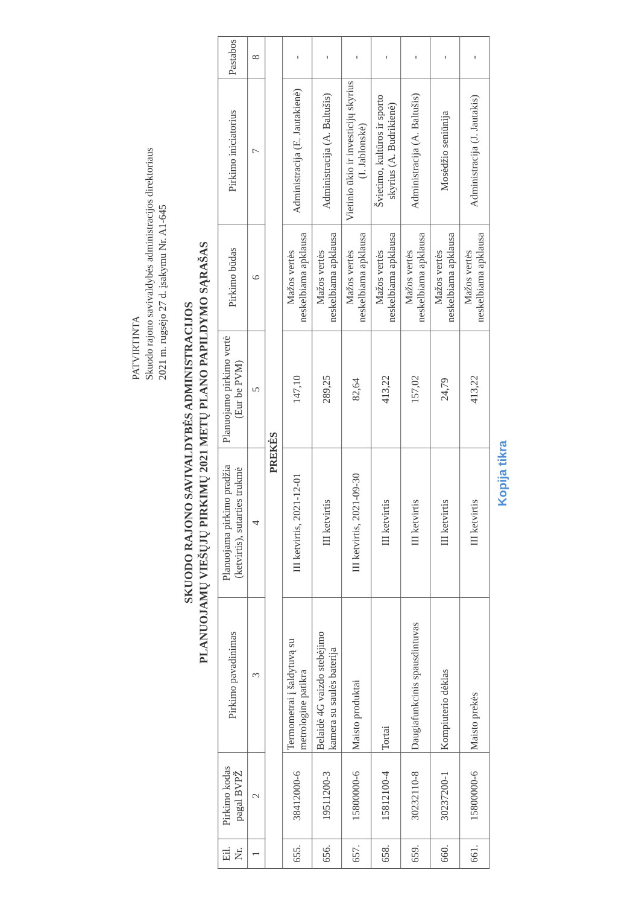PATVIRTINTA
Skuodo rajono savivaldybės administracijos direktoriaus
2021 m. rugsėjo 27 d. įsakymu Nr. A1-645
SKUODO RAJONO SAVIVALDYBĖS ADMINISTRACIJOS
PLANUOJAMŲ VIEŠŲJŲ PIRKIMŲ 2021 METŲ PLANO PAPILDYMO SĄRAŠAS
| Eil. Nr. | Pirkimo kodas pagal BVPŽ | Pirkimo pavadinimas | Planuojama pirkimo pradžia (ketvirtis), sutarties trukmė | Planuojamo pirkimo vertė (Eur be PVM) | Pirkimo būdas | Pirkimo iniciatorius | Pastabos |
| --- | --- | --- | --- | --- | --- | --- | --- |
| 1 | 2 | 3 | 4 | 5 | 6 | 7 | 8 |
| PREKĖS | | | | | | | |
| 655. | 38412000-6 | Termometrai į šaldytuvą su metrologine patikra | III ketvirtis, 2021-12-01 | 147,10 | Mažos vertės neskelbiama apklausa | Administracija (E. Jautakienė) | - |
| 656. | 19511200-3 | Belaidė 4G vaizdo stebėjimo kamera su saulės baterija | III ketvirtis | 289,25 | Mažos vertės neskelbiama apklausa | Administracija (A. Baltušis) | - |
| 657. | 15800000-6 | Maisto produktai | III ketvirtis, 2021-09-30 | 82,64 | Mažos vertės neskelbiama apklausa | Vietinio ūkio ir investicijų skyrius (I. Jablonskė) | - |
| 658. | 15812100-4 | Tortai | III ketvirtis | 413,22 | Mažos vertės neskelbiama apklausa | Švietimo, kultūros ir sporto skyrius (A. Budrikienė) | - |
| 659. | 30232110-8 | Daugiafunkcinis spausdintuvas | III ketvirtis | 157,02 | Mažos vertės neskelbiama apklausa | Administracija (A. Baltušis) | - |
| 660. | 30237200-1 | Kompiuterio dėklas | III ketvirtis | 24,79 | Mažos vertės neskelbiama apklausa | Mosėdžio seniūnija | - |
| 661. | 15800000-6 | Maisto prekės | III ketvirtis | 413,22 | Mažos vertės neskelbiama apklausa | Administracija (J. Jautakis) | - |
Kopija tikra